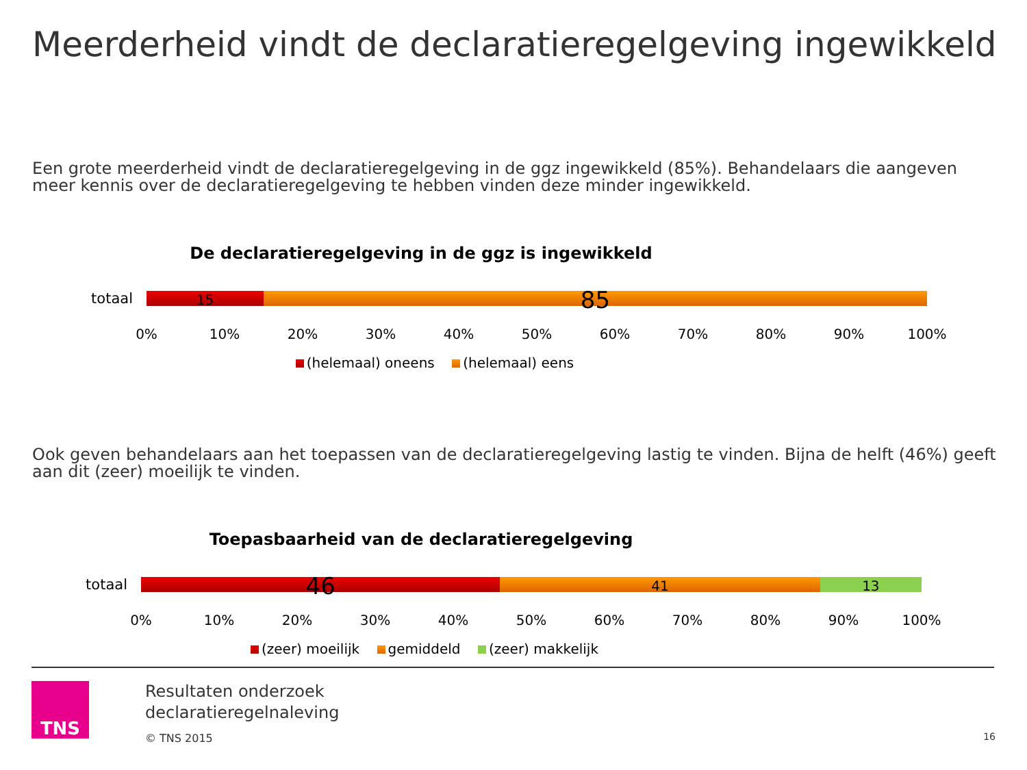Meerderheid vindt de declaratieregelgeving ingewikkeld
Een grote meerderheid vindt de declaratieregelgeving in de ggz ingewikkeld (85%). Behandelaars die aangeven meer kennis over de declaratieregelgeving te hebben vinden deze minder ingewikkeld.
De declaratieregelgeving in de ggz is ingewikkeld
totaal
15
85
0% 10% 20% 30% 40% 50% 60% 70% 80% 90% 100%
(helemaal) oneens (helemaal) eens
Ook geven behandelaars aan het toepassen van de declaratieregelgeving lastig te vinden. Bijna de helft (46%) geeft aan dit (zeer) moeilijk te vinden.
Toepasbaarheid van de declaratieregelgeving
totaal
46
41 13
0% 10% 20% 30% 40% 50% 60% 70% 80% 90% 100%
(zeer) moeilijk gemiddeld (zeer) makkelijk
TNS
Resultaten onderzoek
declaratieregelnaleving
© TNS 2015
16